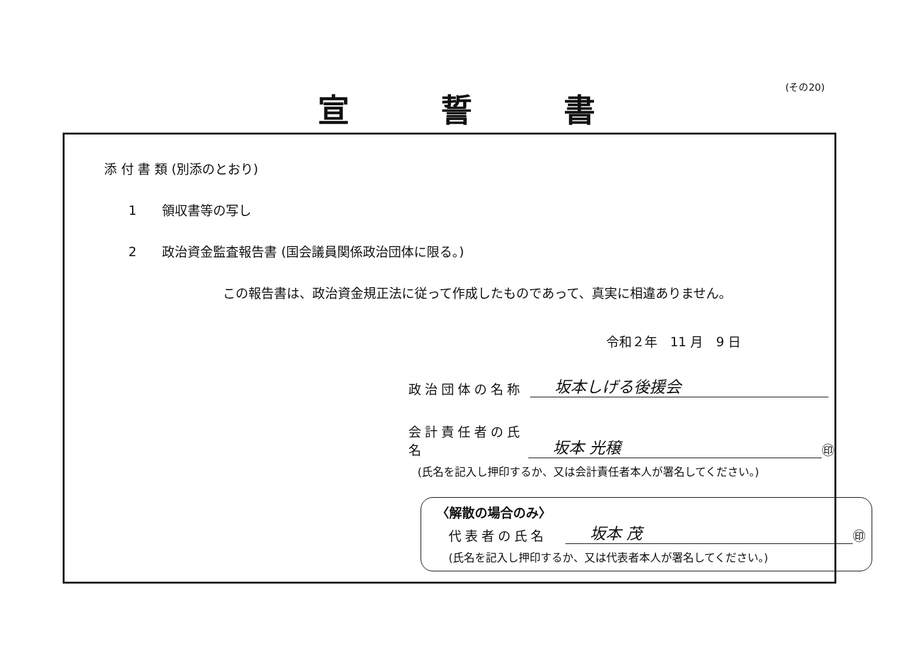(その20)
宣誓書
添 付 書 類 (別添のとおり)
1　　領収書等の写し
2　　政治資金監査報告書 (国会議員関係政治団体に限る。)
この報告書は、政治資金規正法に従って作成したものであって、真実に相違ありません。
令和２年　11 月　9 日
政治団体の名称 坂本しげる後援会
会計責任者の氏名 坂本 光穣 ㊞
(氏名を記入し押印するか、又は会計責任者本人が署名してください。)
〈解散の場合のみ〉
代表者の氏名 坂本 茂 ㊞
(氏名を記入し押印するか、又は代表者本人が署名してください。)